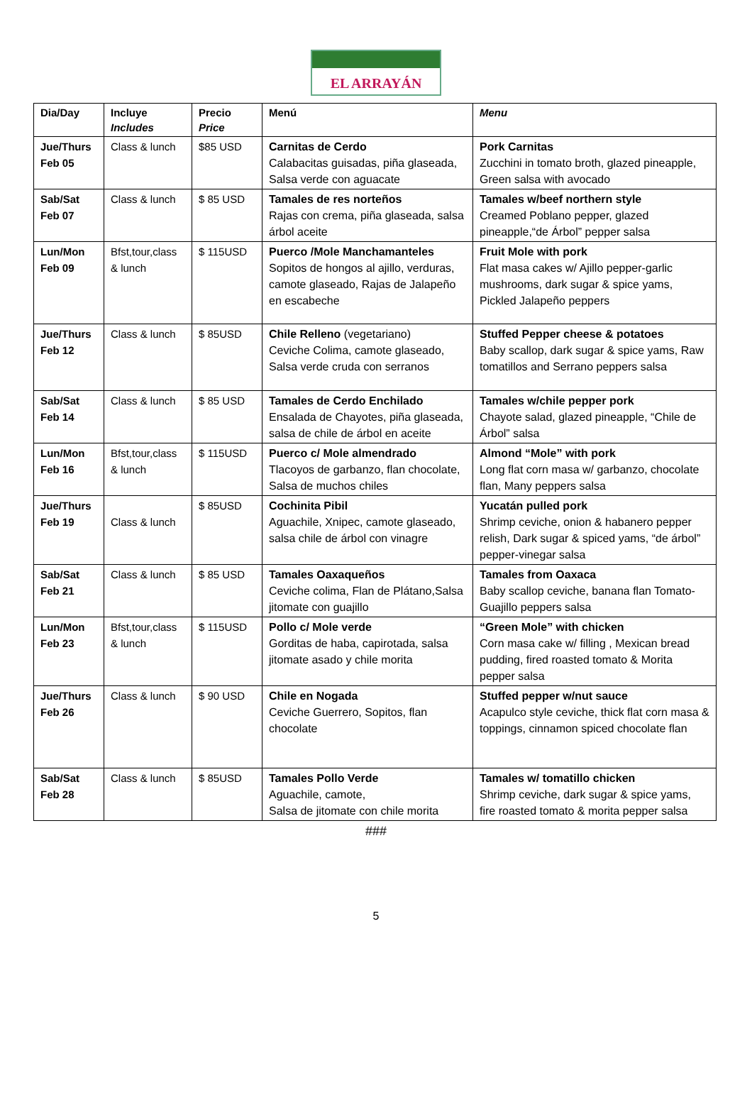EL ARRAYÁN
| Dia/Day | Incluye Includes | Precio Price | Menú | Menu |
| --- | --- | --- | --- | --- |
| Jue/Thurs Feb 05 | Class & lunch | $85 USD | Carnitas de Cerdo Calabacitas guisadas, piña glaseada, Salsa verde con aguacate | Pork Carnitas Zucchini in tomato broth, glazed pineapple, Green salsa with avocado |
| Sab/Sat Feb 07 | Class & lunch | $ 85 USD | Tamales de res norteños Rajas con crema, piña glaseada, salsa árbol aceite | Tamales w/beef northern style Creamed Poblano pepper, glazed pineapple,“de Árbol” pepper salsa |
| Lun/Mon Feb 09 | Bfst,tour,class & lunch | $ 115USD | Puerco /Mole Manchamanteles Sopitos de hongos al ajillo, verduras, camote glaseado, Rajas de Jalapeño en escabeche | Fruit Mole with pork Flat masa cakes w/ Ajillo pepper-garlic mushrooms, dark sugar & spice yams, Pickled Jalapeño peppers |
| Jue/Thurs Feb 12 | Class & lunch | $ 85USD | Chile Relleno (vegetariano) Ceviche Colima, camote glaseado, Salsa verde cruda con serranos | Stuffed Pepper cheese & potatoes Baby scallop, dark sugar & spice yams, Raw tomatillos and Serrano peppers salsa |
| Sab/Sat Feb 14 | Class & lunch | $ 85 USD | Tamales de Cerdo Enchilado Ensalada de Chayotes, piña glaseada, salsa de chile de árbol en aceite | Tamales w/chile pepper pork Chayote salad, glazed pineapple, “Chile de Árbol” salsa |
| Lun/Mon Feb 16 | Bfst,tour,class & lunch | $ 115USD | Puerco c/ Mole almendrado Tlacoyos de garbanzo, flan chocolate, Salsa de muchos chiles | Almond “Mole” with pork Long flat corn masa w/ garbanzo, chocolate flan, Many peppers salsa |
| Jue/Thurs Feb 19 | Class & lunch | $ 85USD | Cochinita Pibil Aguachile, Xnipec, camote glaseado, salsa chile de árbol con vinagre | Yucatán pulled pork Shrimp ceviche, onion & habanero pepper relish, Dark sugar & spiced yams, “de árbol” pepper-vinegar salsa |
| Sab/Sat Feb 21 | Class & lunch | $ 85 USD | Tamales Oaxaqueños Ceviche colima, Flan de Plátano,Salsa jitomate con guajillo | Tamales from Oaxaca Baby scallop ceviche, banana flan Tomato-Guajillo peppers salsa |
| Lun/Mon Feb 23 | Bfst,tour,class & lunch | $ 115USD | Pollo c/ Mole verde Gorditas de haba, capirotada, salsa jitomate asado y chile morita | “Green Mole” with chicken Corn masa cake w/ filling , Mexican bread pudding, fired roasted tomato & Morita pepper salsa |
| Jue/Thurs Feb 26 | Class & lunch | $ 90 USD | Chile en Nogada Ceviche Guerrero, Sopitos, flan chocolate | Stuffed pepper w/nut sauce Acapulco style ceviche, thick flat corn masa & toppings, cinnamon spiced chocolate flan |
| Sab/Sat Feb 28 | Class & lunch | $ 85USD | Tamales Pollo Verde Aguachile, camote, Salsa de jitomate con chile morita | Tamales w/ tomatillo chicken Shrimp ceviche, dark sugar & spice yams, fire roasted tomato & morita pepper salsa |
###
5